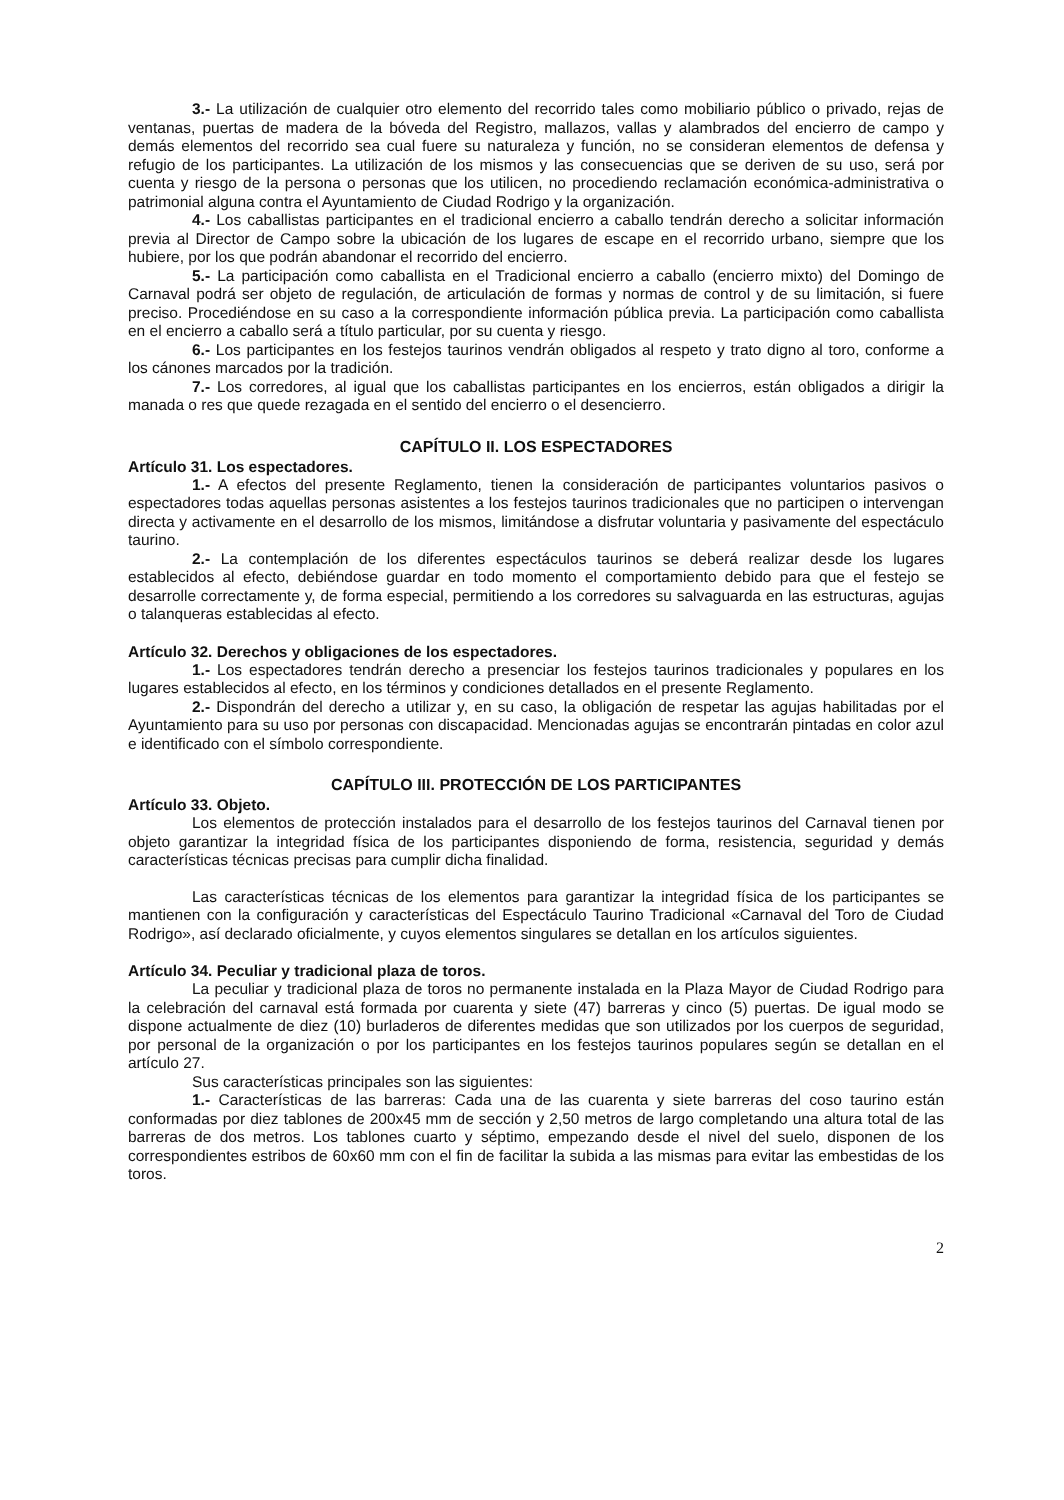3.- La utilización de cualquier otro elemento del recorrido tales como mobiliario público o privado, rejas de ventanas, puertas de madera de la bóveda del Registro, mallazos, vallas y alambrados del encierro de campo y demás elementos del recorrido sea cual fuere su naturaleza y función, no se consideran elementos de defensa y refugio de los participantes. La utilización de los mismos y las consecuencias que se deriven de su uso, será por cuenta y riesgo de la persona o personas que los utilicen, no procediendo reclamación económica-administrativa o patrimonial alguna contra el Ayuntamiento de Ciudad Rodrigo y la organización.
4.- Los caballistas participantes en el tradicional encierro a caballo tendrán derecho a solicitar información previa al Director de Campo sobre la ubicación de los lugares de escape en el recorrido urbano, siempre que los hubiere, por los que podrán abandonar el recorrido del encierro.
5.- La participación como caballista en el Tradicional encierro a caballo (encierro mixto) del Domingo de Carnaval podrá ser objeto de regulación, de articulación de formas y normas de control y de su limitación, si fuere preciso. Procediéndose en su caso a la correspondiente información pública previa. La participación como caballista en el encierro a caballo será a título particular, por su cuenta y riesgo.
6.- Los participantes en los festejos taurinos vendrán obligados al respeto y trato digno al toro, conforme a los cánones marcados por la tradición.
7.- Los corredores, al igual que los caballistas participantes en los encierros, están obligados a dirigir la manada o res que quede rezagada en el sentido del encierro o el desencierro.
CAPÍTULO II. LOS ESPECTADORES
Artículo 31. Los espectadores.
1.- A efectos del presente Reglamento, tienen la consideración de participantes voluntarios pasivos o espectadores todas aquellas personas asistentes a los festejos taurinos tradicionales que no participen o intervengan directa y activamente en el desarrollo de los mismos, limitándose a disfrutar voluntaria y pasivamente del espectáculo taurino.
2.- La contemplación de los diferentes espectáculos taurinos se deberá realizar desde los lugares establecidos al efecto, debiéndose guardar en todo momento el comportamiento debido para que el festejo se desarrolle correctamente y, de forma especial, permitiendo a los corredores su salvaguarda en las estructuras, agujas o talanqueras establecidas al efecto.
Artículo 32. Derechos y obligaciones de los espectadores.
1.- Los espectadores tendrán derecho a presenciar los festejos taurinos tradicionales y populares en los lugares establecidos al efecto, en los términos y condiciones detallados en el presente Reglamento.
2.- Dispondrán del derecho a utilizar y, en su caso, la obligación de respetar las agujas habilitadas por el Ayuntamiento para su uso por personas con discapacidad. Mencionadas agujas se encontrarán pintadas en color azul e identificado con el símbolo correspondiente.
CAPÍTULO III. PROTECCIÓN DE LOS PARTICIPANTES
Artículo 33. Objeto.
Los elementos de protección instalados para el desarrollo de los festejos taurinos del Carnaval tienen por objeto garantizar la integridad física de los participantes disponiendo de forma, resistencia, seguridad y demás características técnicas precisas para cumplir dicha finalidad.
Las características técnicas de los elementos para garantizar la integridad física de los participantes se mantienen con la configuración y características del Espectáculo Taurino Tradicional «Carnaval del Toro de Ciudad Rodrigo», así declarado oficialmente, y cuyos elementos singulares se detallan en los artículos siguientes.
Artículo 34. Peculiar y tradicional plaza de toros.
La peculiar y tradicional plaza de toros no permanente instalada en la Plaza Mayor de Ciudad Rodrigo para la celebración del carnaval está formada por cuarenta y siete (47) barreras y cinco (5) puertas. De igual modo se dispone actualmente de diez (10) burladeros de diferentes medidas que son utilizados por los cuerpos de seguridad, por personal de la organización o por los participantes en los festejos taurinos populares según se detallan en el artículo 27.
Sus características principales son las siguientes:
1.- Características de las barreras: Cada una de las cuarenta y siete barreras del coso taurino están conformadas por diez tablones de 200x45 mm de sección y 2,50 metros de largo completando una altura total de las barreras de dos metros. Los tablones cuarto y séptimo, empezando desde el nivel del suelo, disponen de los correspondientes estribos de 60x60 mm con el fin de facilitar la subida a las mismas para evitar las embestidas de los toros.
2